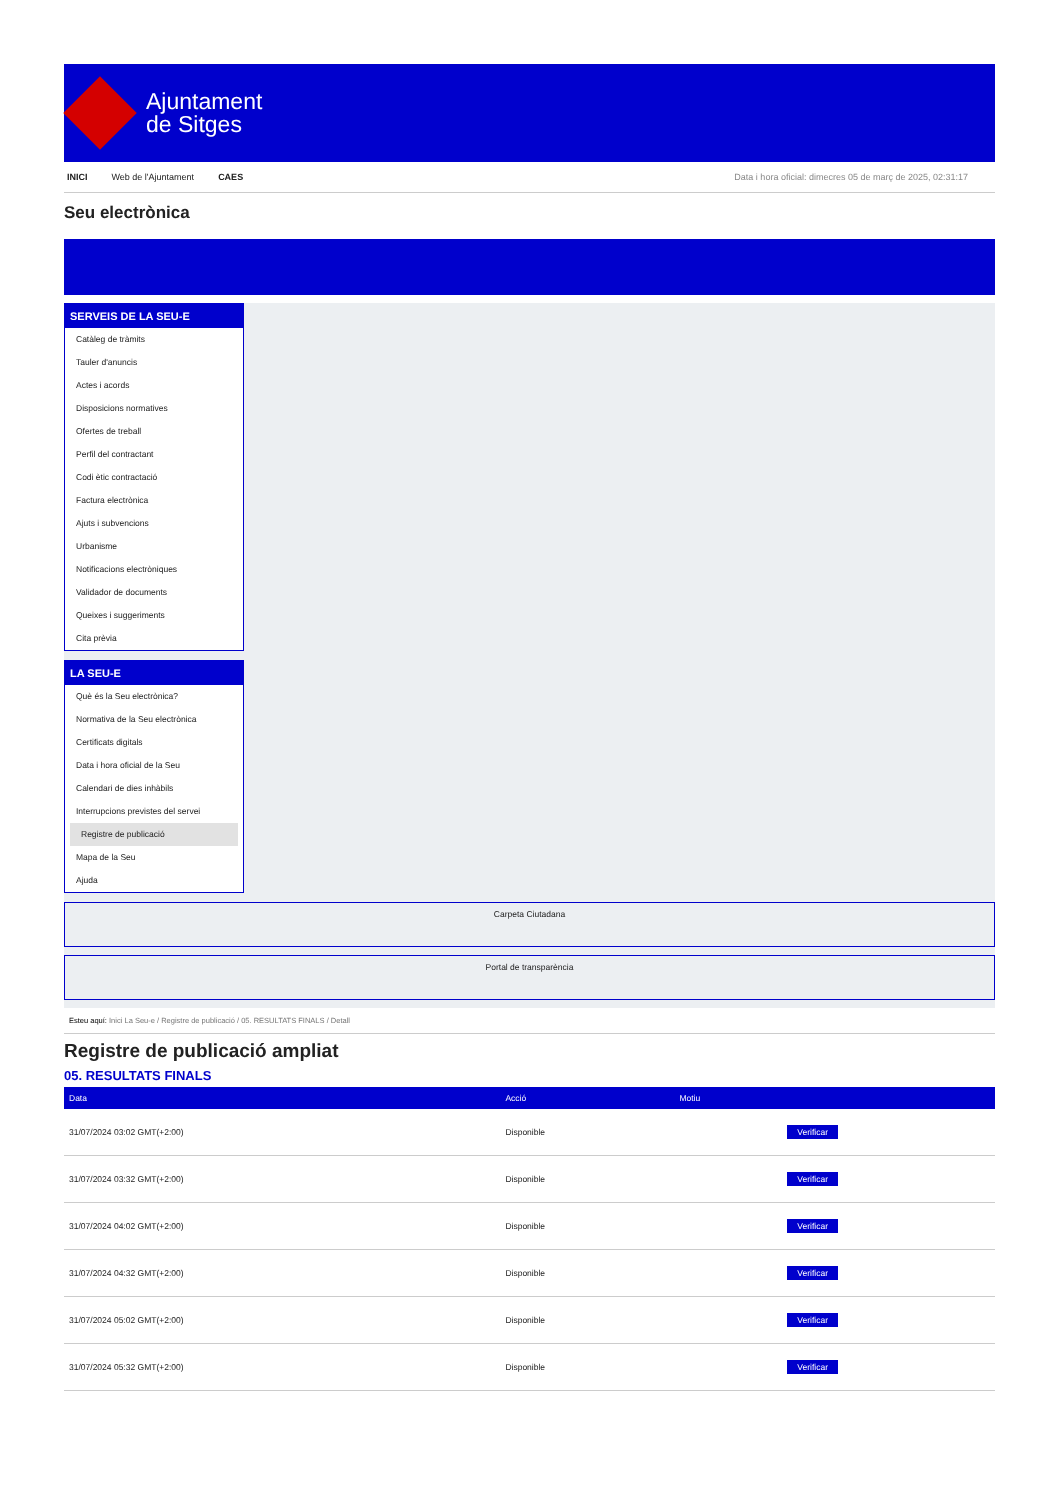Ajuntament
de Sitges
INICI Web de l'Ajuntament CAES Data i hora oficial: dimecres 05 de març de 2025, 02:31:17
Seu electrònica
SERVEIS DE LA SEU-E
Catàleg de tràmits
Tauler d'anuncis
Actes i acords
Disposicions normatives
Ofertes de treball
Perfil del contractant
Codi ètic contractació
Factura electrònica
Ajuts i subvencions
Urbanisme
Notificacions electròniques
Validador de documents
Queixes i suggeriments
Cita prèvia
LA SEU-E
Què és la Seu electrònica?
Normativa de la Seu electrònica
Certificats digitals
Data i hora oficial de la Seu
Calendari de dies inhàbils
Interrupcions previstes del servei
Registre de publicació
Mapa de la Seu
Ajuda
Carpeta Ciutadana
Portal de transparència
Esteu aquí: Inici La Seu-e / Registre de publicació / 05. RESULTATS FINALS / Detall
Registre de publicació ampliat
05. RESULTATS FINALS
| Data | Acció | Motiu | |
| --- | --- | --- | --- |
| 31/07/2024 03:02 GMT(+2:00) | Disponible | | Verificar |
| 31/07/2024 03:32 GMT(+2:00) | Disponible | | Verificar |
| 31/07/2024 04:02 GMT(+2:00) | Disponible | | Verificar |
| 31/07/2024 04:32 GMT(+2:00) | Disponible | | Verificar |
| 31/07/2024 05:02 GMT(+2:00) | Disponible | | Verificar |
| 31/07/2024 05:32 GMT(+2:00) | Disponible | | Verificar |